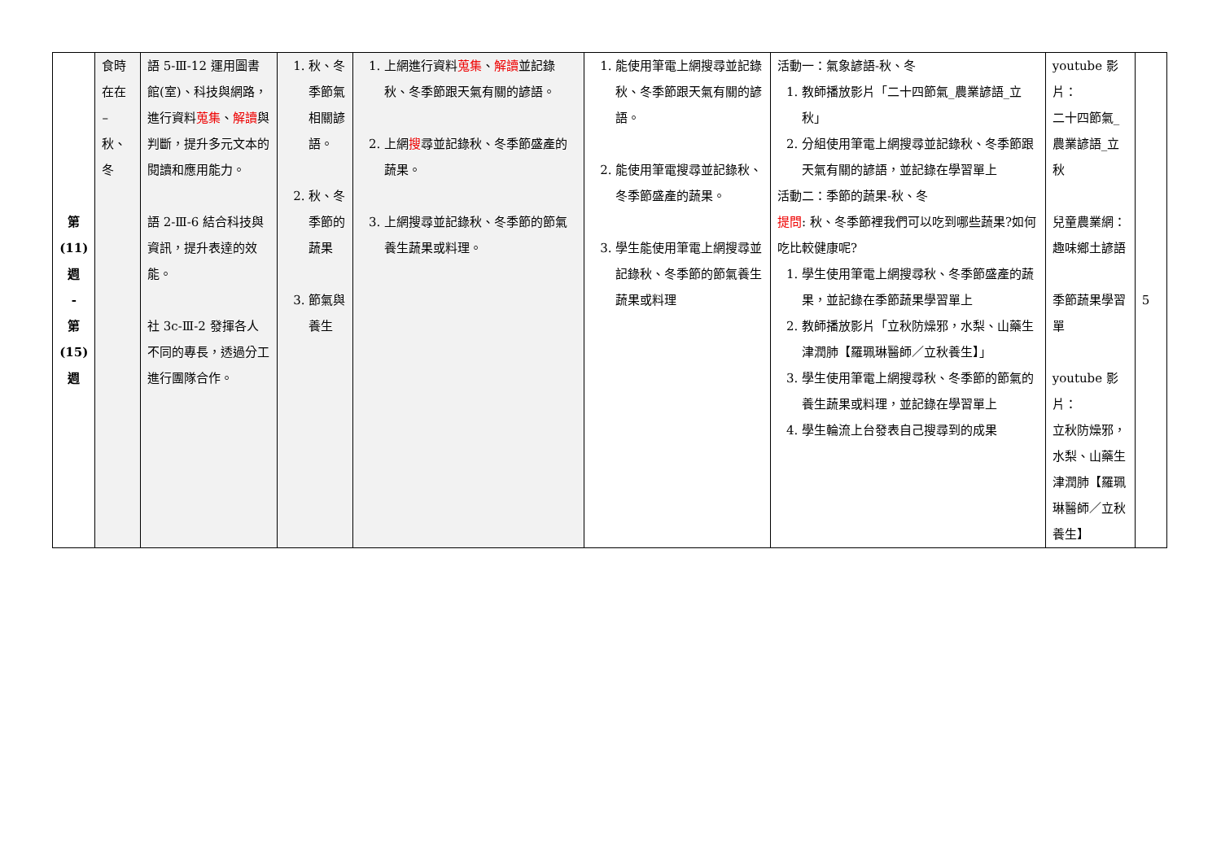| 第 (11) 週 - 第 (15) 週 | 食時在在 – 秋、冬 | 語 5-Ⅲ-12 運用圖書館(室)、科技與網路，進行資料 蒐集 、 解讀 與判斷，提升多元文本的閱讀和應用能力。 語 2-Ⅲ-6 結合科技與資訊，提升表達的效能。 社 3c-Ⅲ-2 發揮各人不同的專長，透過分工進行團隊合作。 | 1. 秋、冬季節氣相關諺語。 2. 秋、冬季節的蔬果 3. 節氣與養生 | 1. 上網進行資料 蒐集 、 解讀 並記錄秋、冬季節跟天氣有關的諺語。 2. 上網 搜 尋並記錄秋、冬季節盛產的蔬果。 3. 上網搜尋並記錄秋、冬季節的節氣養生蔬果或料理。 | 1. 能使用筆電上網搜尋並記錄秋、冬季節跟天氣有關的諺語。 2. 能使用筆電搜尋並記錄秋、冬季節盛產的蔬果。 3. 學生能使用筆電上網搜尋並記錄秋、冬季節的節氣養生蔬果或料理 | 活動一：氣象諺語-秋、冬 1. 教師播放影片「二十四節氣_農業諺語_立秋」 2. 分組使用筆電上網搜尋並記錄秋、冬季節跟天氣有關的諺語，並記錄在學習單上 活動二：季節的蔬果-秋、冬 提問 : 秋、冬季節裡我們可以吃到哪些蔬果?如何吃比較健康呢? 1. 學生使用筆電上網搜尋秋、冬季節盛產的蔬果，並記錄在季節蔬果學習單上 2. 教師播放影片「立秋防燥邪，水梨、山藥生津潤肺【羅珮琳醫師／立秋養生】」 3. 學生使用筆電上網搜尋秋、冬季節的節氣的養生蔬果或料理，並記錄在學習單上 4. 學生輪流上台發表自己搜尋到的成果 | youtube 影片： 二十四節氣_農業諺語_立秋 兒童農業網：趣味鄉土諺語 季節蔬果學習單 youtube 影片： 立秋防燥邪，水梨、山藥生津潤肺【羅珮琳醫師／立秋養生】 | 5 |